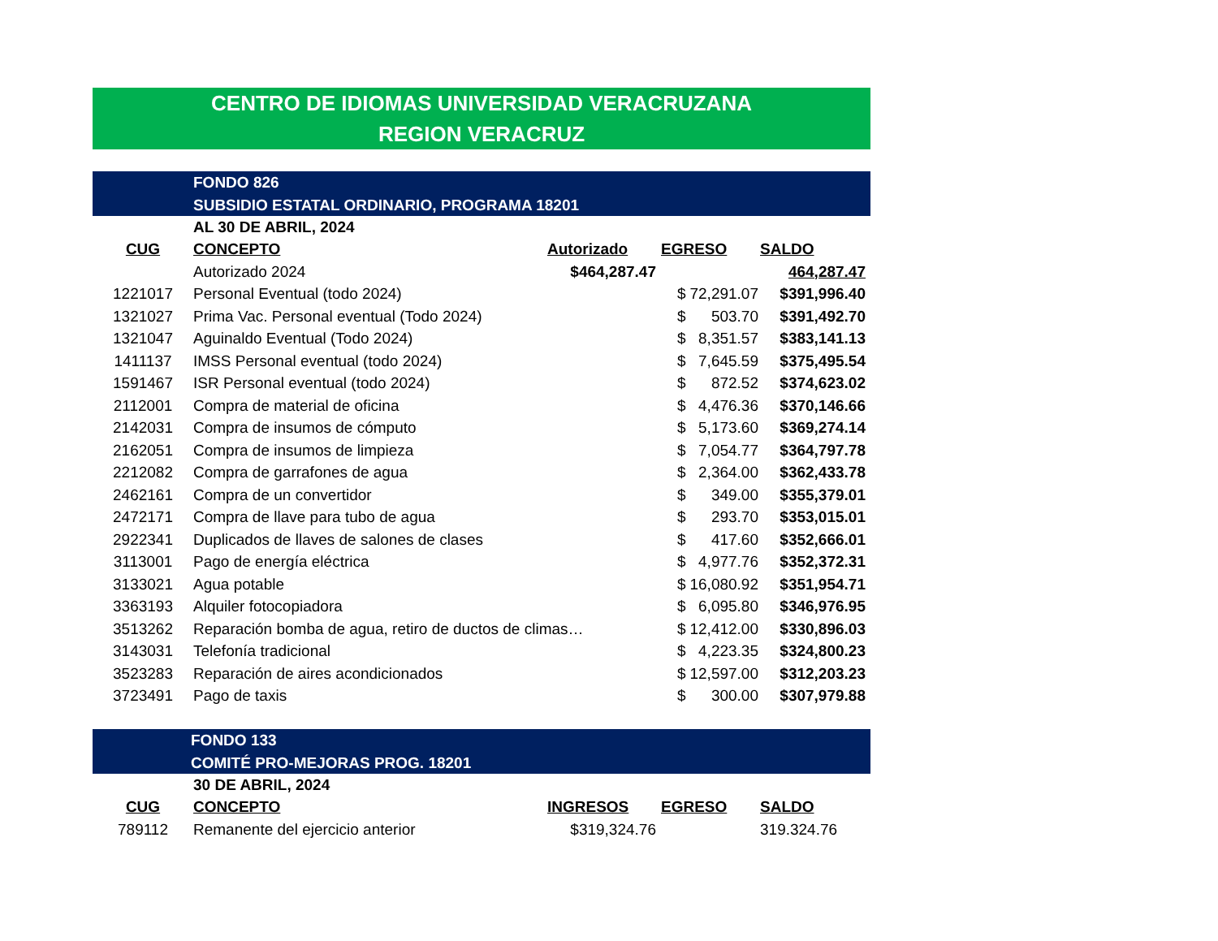CENTRO DE IDIOMAS UNIVERSIDAD VERACRUZANA
REGION VERACRUZ
FONDO 826
SUBSIDIO ESTATAL ORDINARIO, PROGRAMA 18201
| | AL 30 DE ABRIL, 2024 | | | |
| CUG | CONCEPTO | Autorizado | EGRESO | SALDO |
| | Autorizado 2024 | $464,287.47 | | 464,287.47 |
| 1221017 | Personal Eventual (todo 2024) | | $ 72,291.07 | $391,996.40 |
| 1321027 | Prima Vac. Personal eventual (Todo 2024) | | $ 503.70 | $391,492.70 |
| 1321047 | Aguinaldo Eventual (Todo 2024) | | $ 8,351.57 | $383,141.13 |
| 1411137 | IMSS Personal eventual (todo 2024) | | $ 7,645.59 | $375,495.54 |
| 1591467 | ISR Personal eventual (todo 2024) | | $ 872.52 | $374,623.02 |
| 2112001 | Compra de material de oficina | | $ 4,476.36 | $370,146.66 |
| 2142031 | Compra de insumos de cómputo | | $ 5,173.60 | $369,274.14 |
| 2162051 | Compra de insumos de limpieza | | $ 7,054.77 | $364,797.78 |
| 2212082 | Compra de garrafones de agua | | $ 2,364.00 | $362,433.78 |
| 2462161 | Compra de un convertidor | | $ 349.00 | $355,379.01 |
| 2472171 | Compra de llave para tubo de agua | | $ 293.70 | $353,015.01 |
| 2922341 | Duplicados de llaves de salones de clases | | $ 417.60 | $352,666.01 |
| 3113001 | Pago de energía eléctrica | | $ 4,977.76 | $352,372.31 |
| 3133021 | Agua potable | | $ 16,080.92 | $351,954.71 |
| 3363193 | Alquiler fotocopiadora | | $ 6,095.80 | $346,976.95 |
| 3513262 | Reparación bomba de agua, retiro de ductos de climas… | | $ 12,412.00 | $330,896.03 |
| 3143031 | Telefonía tradicional | | $ 4,223.35 | $324,800.23 |
| 3523283 | Reparación de aires acondicionados | | $ 12,597.00 | $312,203.23 |
| 3723491 | Pago de taxis | | $ 300.00 | $307,979.88 |
FONDO 133
COMITÉ PRO-MEJORAS PROG. 18201
| | 30 DE ABRIL, 2024 | | | |
| CUG | CONCEPTO | INGRESOS | EGRESO | SALDO |
| 789112 | Remanente del ejercicio anterior | $319,324.76 | | 319.324.76 |